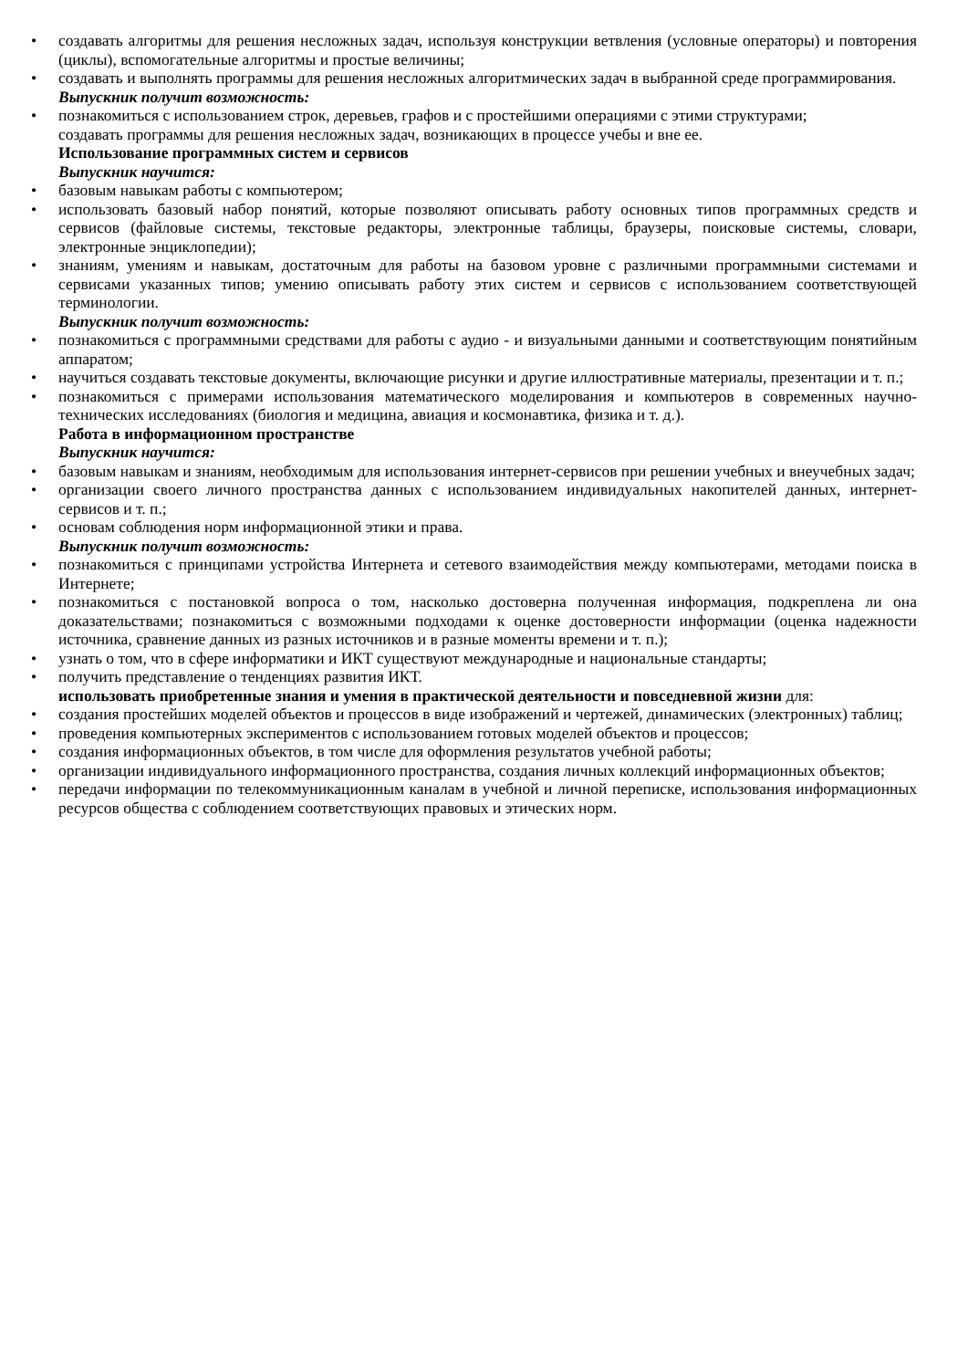• создавать алгоритмы для решения несложных задач, используя конструкции ветвления (условные операторы) и повторения (циклы), вспомогательные алгоритмы и простые величины;
• создавать и выполнять программы для решения несложных алгоритмических задач в выбранной среде программирования.
Выпускник получит возможность:
• познакомиться с использованием строк, деревьев, графов и с простейшими операциями с этими структурами;
создавать программы для решения несложных задач, возникающих в процессе учебы и вне ее.
Использование программных систем и сервисов
Выпускник научится:
• базовым навыкам работы с компьютером;
• использовать базовый набор понятий, которые позволяют описывать работу основных типов программных средств и сервисов (файловые системы, текстовые редакторы, электронные таблицы, браузеры, поисковые системы, словари, электронные энциклопедии);
• знаниям, умениям и навыкам, достаточным для работы на базовом уровне с различными программными системами и сервисами указанных типов; умению описывать работу этих систем и сервисов с использованием соответствующей терминологии.
Выпускник получит возможность:
• познакомиться с программными средствами для работы с аудио - и визуальными данными и соответствующим понятийным аппаратом;
• научиться создавать текстовые документы, включающие рисунки и другие иллюстративные материалы, презентации и т. п.;
• познакомиться с примерами использования математического моделирования и компьютеров в современных научно-технических исследованиях (биология и медицина, авиация и космонавтика, физика и т. д.).
Работа в информационном пространстве
Выпускник научится:
• базовым навыкам и знаниям, необходимым для использования интернет-сервисов при решении учебных и внеучебных задач;
• организации своего личного пространства данных с использованием индивидуальных накопителей данных, интернет-сервисов и т. п.;
• основам соблюдения норм информационной этики и права.
Выпускник получит возможность:
• познакомиться с принципами устройства Интернета и сетевого взаимодействия между компьютерами, методами поиска в Интернете;
• познакомиться с постановкой вопроса о том, насколько достоверна полученная информация, подкреплена ли она доказательствами; познакомиться с возможными подходами к оценке достоверности информации (оценка надежности источника, сравнение данных из разных источников и в разные моменты времени и т. п.);
• узнать о том, что в сфере информатики и ИКТ существуют международные и национальные стандарты;
• получить представление о тенденциях развития ИКТ.
использовать приобретенные знания и умения в практической деятельности и повседневной жизни для:
• создания простейших моделей объектов и процессов в виде изображений и чертежей, динамических (электронных) таблиц;
• проведения компьютерных экспериментов с использованием готовых моделей объектов и процессов;
• создания информационных объектов, в том числе для оформления результатов учебной работы;
• организации индивидуального информационного пространства, создания личных коллекций информационных объектов;
• передачи информации по телекоммуникационным каналам в учебной и личной переписке, использования информационных ресурсов общества с соблюдением соответствующих правовых и этических норм.